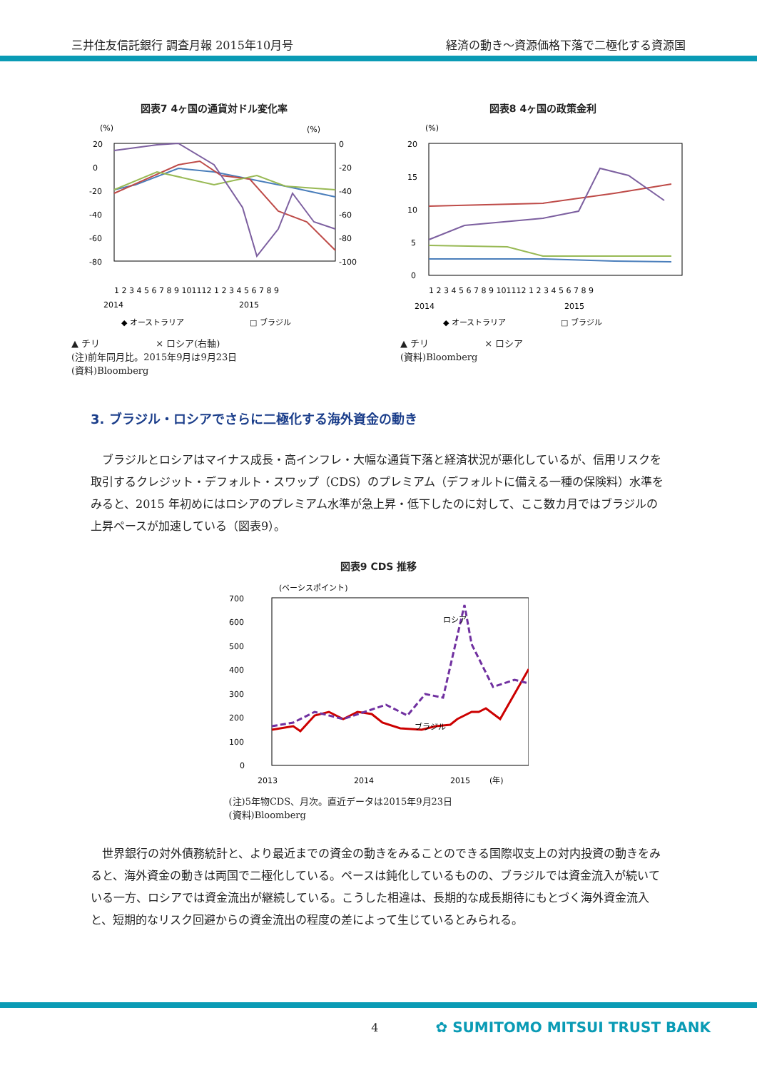三井住友信託銀行 調査月報 2015年10月号 経済の動き～資源価格下落で二極化する資源国
図表7 4ヶ国の通貨対ドル変化率
(%)
(%)
20
0
-20
-40
-60
-80
0
-20
-40
-60
-80
-100
1 2 3 4 5 6 7 8 9 101112 1 2 3 4 5 6 7 8 9
2014
2015
◆ オーストラリア
□ ブラジル
▲ チリ　　　　　　× ロシア(右軸)
(注)前年同月比。2015年9月は9月23日
(資料)Bloomberg
図表8 4ヶ国の政策金利
(%)
20
15
10
5
0
1 2 3 4 5 6 7 8 9 101112 1 2 3 4 5 6 7 8 9
2014
2015
◆ オーストラリア
□ ブラジル
▲ チリ　　　　　　× ロシア
(資料)Bloomberg
3. ブラジル・ロシアでさらに二極化する海外資金の動き
ブラジルとロシアはマイナス成長・高インフレ・大幅な通貨下落と経済状況が悪化しているが、信用リスクを取引するクレジット・デフォルト・スワップ（CDS）のプレミアム（デフォルトに備える一種の保険料）水準をみると、2015 年初めにはロシアのプレミアム水準が急上昇・低下したのに対して、ここ数カ月ではブラジルの上昇ペースが加速している（図表9）。
図表9 CDS 推移
(ベーシスポイント)
700
600
500
400
300
200
100
0
ロシア
ブラジル
2013
2014
2015
(年)
(注)5年物CDS、月次。直近データは2015年9月23日
(資料)Bloomberg
世界銀行の対外債務統計と、より最近までの資金の動きをみることのできる国際収支上の対内投資の動きをみると、海外資金の動きは両国で二極化している。ペースは鈍化しているものの、ブラジルでは資金流入が続いている一方、ロシアでは資金流出が継続している。こうした相違は、長期的な成長期待にもとづく海外資金流入と、短期的なリスク回避からの資金流出の程度の差によって生じているとみられる。
4 ✿ SUMITOMO MITSUI TRUST BANK